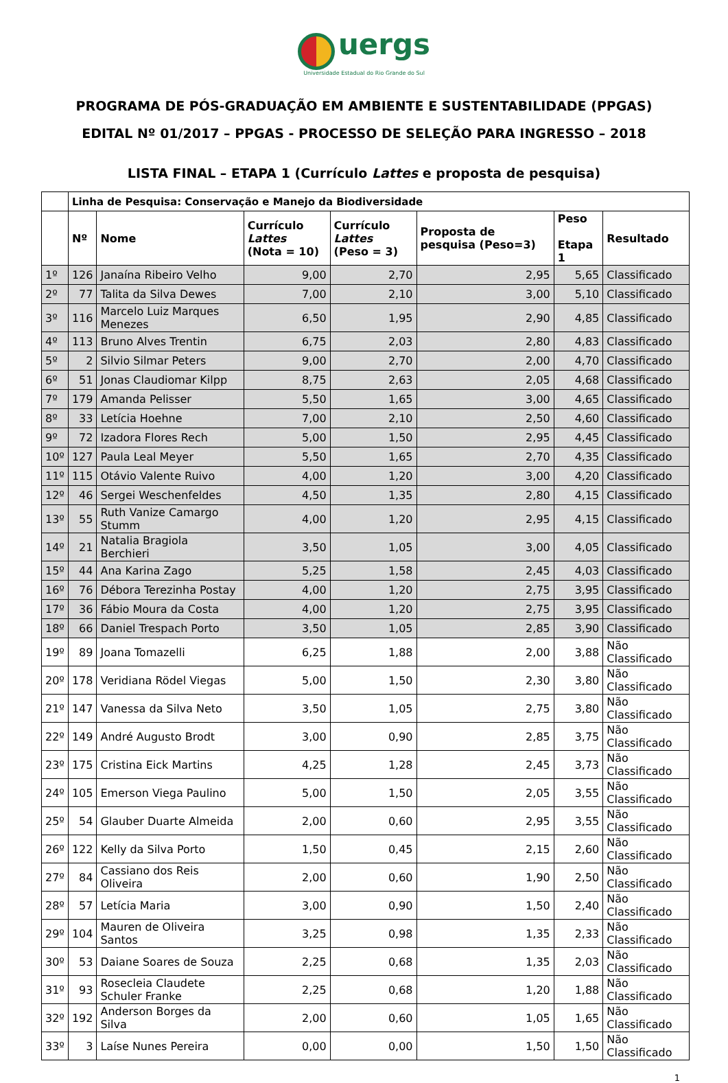uergs
Universidade Estadual do Rio Grande do Sul
PROGRAMA DE PÓS-GRADUAÇÃO EM AMBIENTE E SUSTENTABILIDADE (PPGAS)
EDITAL Nº 01/2017 – PPGAS - PROCESSO DE SELEÇÃO PARA INGRESSO – 2018
LISTA FINAL – ETAPA 1 (Currículo Lattes e proposta de pesquisa)
| | Linha de Pesquisa: Conservação e Manejo da Biodiversidade | | | | | | |
| --- | --- | --- | --- | --- | --- | --- | --- |
| | Nº | Nome | Currículo Lattes (Nota = 10) | Currículo Lattes (Peso = 3) | Proposta de pesquisa (Peso=3) | Peso Etapa 1 | Resultado |
| 1º | 126 | Janaína Ribeiro Velho | 9,00 | 2,70 | 2,95 | 5,65 | Classificado |
| 2º | 77 | Talita da Silva Dewes | 7,00 | 2,10 | 3,00 | 5,10 | Classificado |
| 3º | 116 | Marcelo Luiz Marques Menezes | 6,50 | 1,95 | 2,90 | 4,85 | Classificado |
| 4º | 113 | Bruno Alves Trentin | 6,75 | 2,03 | 2,80 | 4,83 | Classificado |
| 5º | 2 | Silvio Silmar Peters | 9,00 | 2,70 | 2,00 | 4,70 | Classificado |
| 6º | 51 | Jonas Claudiomar Kilpp | 8,75 | 2,63 | 2,05 | 4,68 | Classificado |
| 7º | 179 | Amanda Pelisser | 5,50 | 1,65 | 3,00 | 4,65 | Classificado |
| 8º | 33 | Letícia Hoehne | 7,00 | 2,10 | 2,50 | 4,60 | Classificado |
| 9º | 72 | Izadora Flores Rech | 5,00 | 1,50 | 2,95 | 4,45 | Classificado |
| 10º | 127 | Paula Leal Meyer | 5,50 | 1,65 | 2,70 | 4,35 | Classificado |
| 11º | 115 | Otávio Valente Ruivo | 4,00 | 1,20 | 3,00 | 4,20 | Classificado |
| 12º | 46 | Sergei Weschenfeldes | 4,50 | 1,35 | 2,80 | 4,15 | Classificado |
| 13º | 55 | Ruth Vanize Camargo Stumm | 4,00 | 1,20 | 2,95 | 4,15 | Classificado |
| 14º | 21 | Natalia Bragiola Berchieri | 3,50 | 1,05 | 3,00 | 4,05 | Classificado |
| 15º | 44 | Ana Karina Zago | 5,25 | 1,58 | 2,45 | 4,03 | Classificado |
| 16º | 76 | Débora Terezinha Postay | 4,00 | 1,20 | 2,75 | 3,95 | Classificado |
| 17º | 36 | Fábio Moura da Costa | 4,00 | 1,20 | 2,75 | 3,95 | Classificado |
| 18º | 66 | Daniel Trespach Porto | 3,50 | 1,05 | 2,85 | 3,90 | Classificado |
| 19º | 89 | Joana Tomazelli | 6,25 | 1,88 | 2,00 | 3,88 | Não Classificado |
| 20º | 178 | Veridiana Rödel Viegas | 5,00 | 1,50 | 2,30 | 3,80 | Não Classificado |
| 21º | 147 | Vanessa da Silva Neto | 3,50 | 1,05 | 2,75 | 3,80 | Não Classificado |
| 22º | 149 | André Augusto Brodt | 3,00 | 0,90 | 2,85 | 3,75 | Não Classificado |
| 23º | 175 | Cristina Eick Martins | 4,25 | 1,28 | 2,45 | 3,73 | Não Classificado |
| 24º | 105 | Emerson Viega Paulino | 5,00 | 1,50 | 2,05 | 3,55 | Não Classificado |
| 25º | 54 | Glauber Duarte Almeida | 2,00 | 0,60 | 2,95 | 3,55 | Não Classificado |
| 26º | 122 | Kelly da Silva Porto | 1,50 | 0,45 | 2,15 | 2,60 | Não Classificado |
| 27º | 84 | Cassiano dos Reis Oliveira | 2,00 | 0,60 | 1,90 | 2,50 | Não Classificado |
| 28º | 57 | Letícia Maria | 3,00 | 0,90 | 1,50 | 2,40 | Não Classificado |
| 29º | 104 | Mauren de Oliveira Santos | 3,25 | 0,98 | 1,35 | 2,33 | Não Classificado |
| 30º | 53 | Daiane Soares de Souza | 2,25 | 0,68 | 1,35 | 2,03 | Não Classificado |
| 31º | 93 | Rosecleia Claudete Schuler Franke | 2,25 | 0,68 | 1,20 | 1,88 | Não Classificado |
| 32º | 192 | Anderson Borges da Silva | 2,00 | 0,60 | 1,05 | 1,65 | Não Classificado |
| 33º | 3 | Laíse Nunes Pereira | 0,00 | 0,00 | 1,50 | 1,50 | Não Classificado |
1